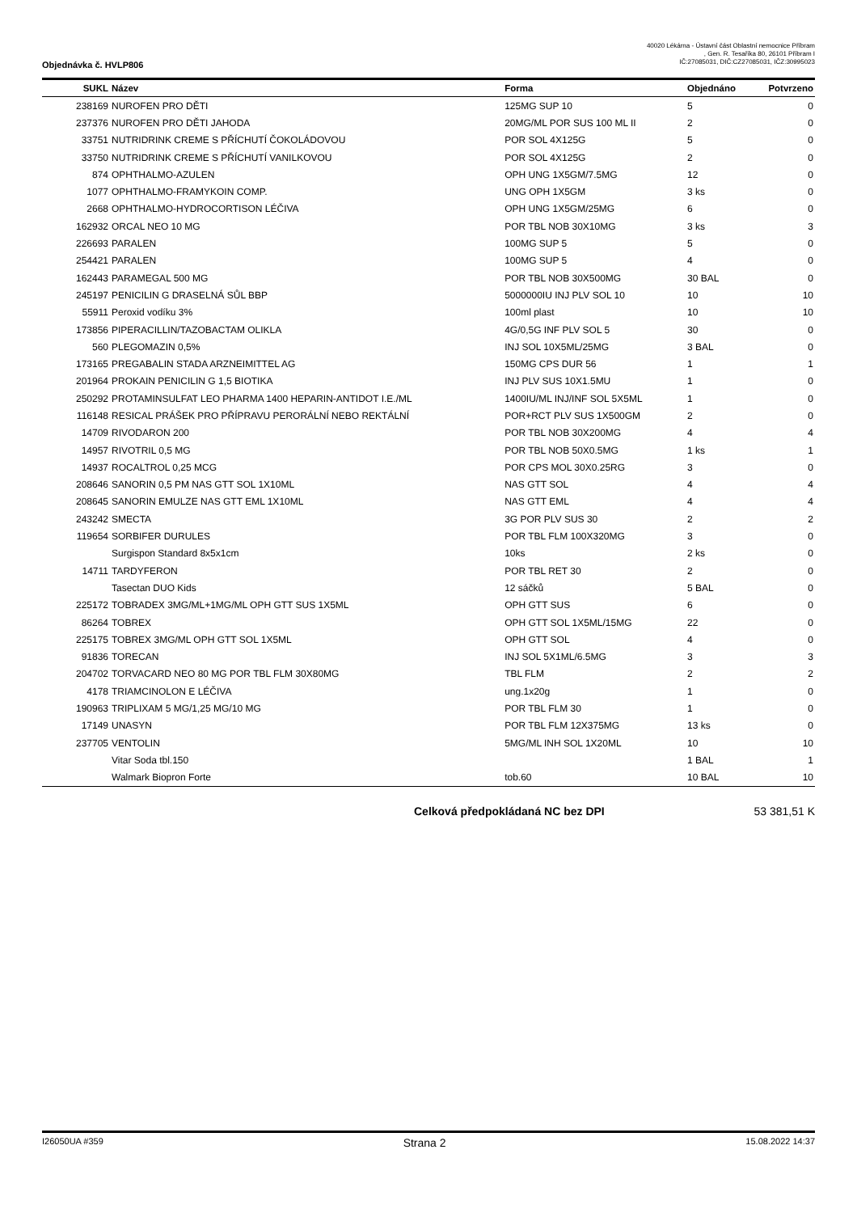40020 Lékárna - Ústavní část Oblastní nemocnice Příbram
, Gen. R. Tesaříka 80, 26101 Příbram I
IČ:27085031, DIČ:CZ27085031, IČZ:30995023
Objednávka č. HVLP806
| SUKL | Název | Forma | Objednáno | Potvrzeno |
| --- | --- | --- | --- | --- |
| 238169 | NUROFEN PRO DĚTI | 125MG SUP 10 | 5 | 0 |
| 237376 | NUROFEN PRO DĚTI JAHODA | 20MG/ML POR SUS 100 ML II | 2 | 0 |
| 33751 | NUTRIDRINK CREME S PŘÍCHUTÍ ČOKOLÁDOVOU | POR SOL 4X125G | 5 | 0 |
| 33750 | NUTRIDRINK CREME S PŘÍCHUTÍ VANILKOVOU | POR SOL 4X125G | 2 | 0 |
| 874 | OPHTHALMO-AZULEN | OPH UNG 1X5GM/7.5MG | 12 | 0 |
| 1077 | OPHTHALMO-FRAMYKOIN COMP. | UNG OPH 1X5GM | 3 ks | 0 |
| 2668 | OPHTHALMO-HYDROCORTISON LÉČIVA | OPH UNG 1X5GM/25MG | 6 | 0 |
| 162932 | ORCAL NEO 10 MG | POR TBL NOB 30X10MG | 3 ks | 3 |
| 226693 | PARALEN | 100MG SUP 5 | 5 | 0 |
| 254421 | PARALEN | 100MG SUP 5 | 4 | 0 |
| 162443 | PARAMEGAL 500 MG | POR TBL NOB 30X500MG | 30 BAL | 0 |
| 245197 | PENICILIN G DRASELNÁ SŮL BBP | 5000000IU INJ PLV SOL 10 | 10 | 10 |
| 55911 | Peroxid vodíku 3% | 100ml plast | 10 | 10 |
| 173856 | PIPERACILLIN/TAZOBACTAM OLIKLA | 4G/0,5G INF PLV SOL 5 | 30 | 0 |
| 560 | PLEGOMAZIN 0,5% | INJ SOL 10X5ML/25MG | 3 BAL | 0 |
| 173165 | PREGABALIN STADA ARZNEIMITTEL AG | 150MG CPS DUR 56 | 1 | 1 |
| 201964 | PROKAIN PENICILIN G 1,5 BIOTIKA | INJ PLV SUS 10X1.5MU | 1 | 0 |
| 250292 | PROTAMINSULFAT LEO PHARMA 1400 HEPARIN-ANTIDOT I.E./ML | 1400IU/ML INJ/INF SOL 5X5ML | 1 | 0 |
| 116148 | RESICAL PRÁŠEK PRO PŘÍPRAVU PERORÁLNÍ NEBO REKTÁLNÍ | POR+RCT PLV SUS 1X500GM | 2 | 0 |
| 14709 | RIVODARON 200 | POR TBL NOB 30X200MG | 4 | 4 |
| 14957 | RIVOTRIL 0,5 MG | POR TBL NOB 50X0.5MG | 1 ks | 1 |
| 14937 | ROCALTROL 0,25 MCG | POR CPS MOL 30X0.25RG | 3 | 0 |
| 208646 | SANORIN 0,5 PM NAS GTT SOL 1X10ML | NAS GTT SOL | 4 | 4 |
| 208645 | SANORIN EMULZE NAS GTT EML 1X10ML | NAS GTT EML | 4 | 4 |
| 243242 | SMECTA | 3G POR PLV SUS 30 | 2 | 2 |
| 119654 | SORBIFER DURULES | POR TBL FLM 100X320MG | 3 | 0 |
| | Surgispon Standard 8x5x1cm | 10ks | 2 ks | 0 |
| 14711 | TARDYFERON | POR TBL RET 30 | 2 | 0 |
| | Tasectan DUO Kids | 12 sáčků | 5 BAL | 0 |
| 225172 | TOBRADEX 3MG/ML+1MG/ML OPH GTT SUS 1X5ML | OPH GTT SUS | 6 | 0 |
| 86264 | TOBREX | OPH GTT SOL 1X5ML/15MG | 22 | 0 |
| 225175 | TOBREX 3MG/ML OPH GTT SOL 1X5ML | OPH GTT SOL | 4 | 0 |
| 91836 | TORECAN | INJ SOL 5X1ML/6.5MG | 3 | 3 |
| 204702 | TORVACARD NEO 80 MG POR TBL FLM 30X80MG | TBL FLM | 2 | 2 |
| 4178 | TRIAMCINOLON E LÉČIVA | ung.1x20g | 1 | 0 |
| 190963 | TRIPLIXAM 5 MG/1,25 MG/10 MG | POR TBL FLM 30 | 1 | 0 |
| 17149 | UNASYN | POR TBL FLM 12X375MG | 13 ks | 0 |
| 237705 | VENTOLIN | 5MG/ML INH SOL 1X20ML | 10 | 10 |
| | Vitar Soda tbl.150 | | 1 BAL | 1 |
| | Walmark Biopron Forte | tob.60 | 10 BAL | 10 |
Celková předpokládaná NC bez DPI 53 381,51 K
I26050UA #359 Strana 2 15.08.2022 14:37